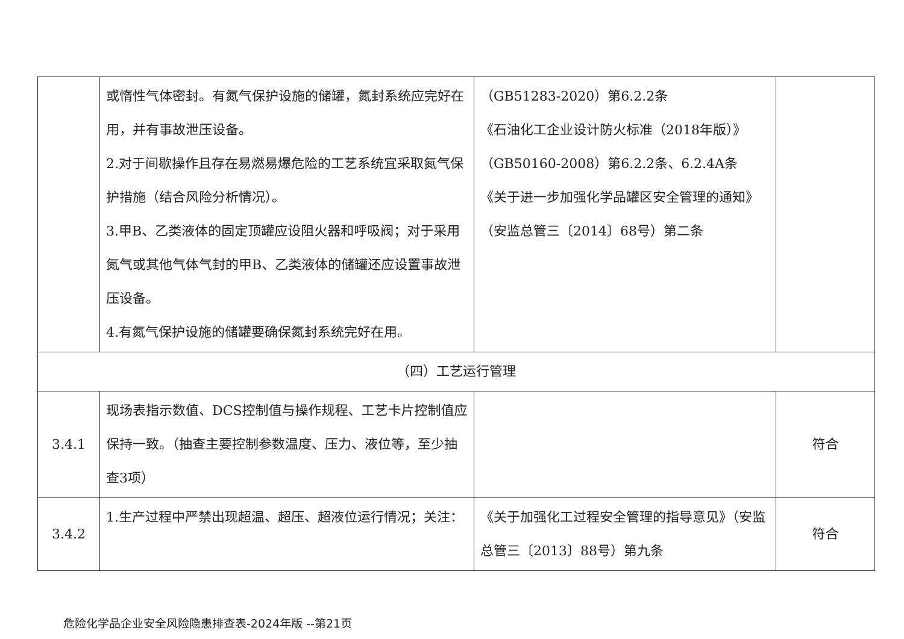| | 或惰性气体密封。有氮气保护设施的储罐，氮封系统应完好在用，并有事故泄压设备。 2.对于间歇操作且存在易燃易爆危险的工艺系统宜采取氮气保护措施（结合风险分析情况）。 3.甲B、乙类液体的固定顶罐应设阻火器和呼吸阀；对于采用氮气或其他气体气封的甲B、乙类液体的储罐还应设置事故泄压设备。 4.有氮气保护设施的储罐要确保氮封系统完好在用。 | （GB51283-2020）第6.2.2条 《石油化工企业设计防火标准（2018年版）》（GB50160-2008）第6.2.2条、6.2.4A条 《关于进一步加强化学品罐区安全管理的通知》（安监总管三〔2014〕68号）第二条 | |
| （四）工艺运行管理 | | | |
| 3.4.1 | 现场表指示数值、DCS控制值与操作规程、工艺卡片控制值应保持一致。（抽查主要控制参数温度、压力、液位等，至少抽查3项） | | 符合 |
| 3.4.2 | 1.生产过程中严禁出现超温、超压、超液位运行情况；关注： | 《关于加强化工过程安全管理的指导意见》（安监总管三〔2013〕88号）第九条 | 符合 |
危险化学品企业安全风险隐患排查表-2024年版 --第21页